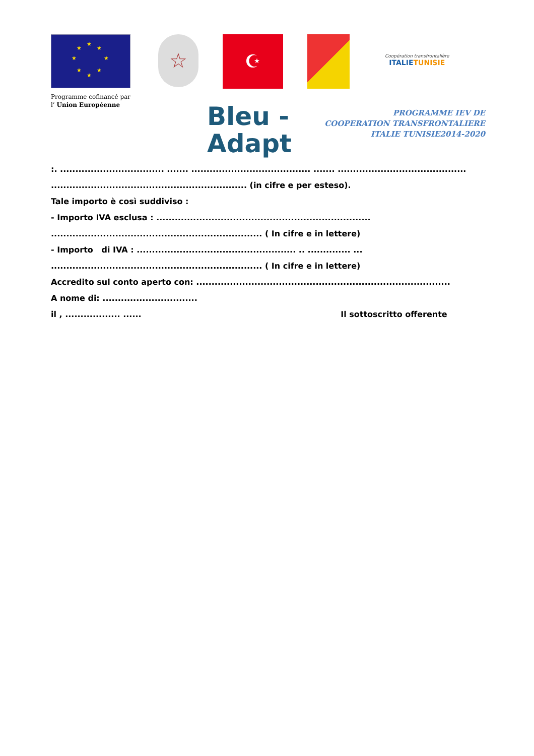★
★ ★
★ ★
★ ★
★
☆
☪
Coopération transfrontalière
ITALIETUNISIE
Programme cofinancé par
l’ Union Européenne
Bleu -
Adapt
PROGRAMME IEV DE
COOPERATION TRANSFRONTALIERE
ITALIE TUNISIE2014-2020
:. .................................. ....... ....................................... ....... ..........................................
................................................................ (in cifre e per esteso).
Tale importo è così suddiviso :
- Importo IVA esclusa : ......................................................................
..................................................................... ( In cifre e in lettere)
- Importo di IVA : .................................................... .. .............. ...
..................................................................... ( In cifre e in lettere)
Accredito sul conto aperto con: ...................................................................................
A nome di: ...............................
il , .................. ...... Il sottoscritto offerente